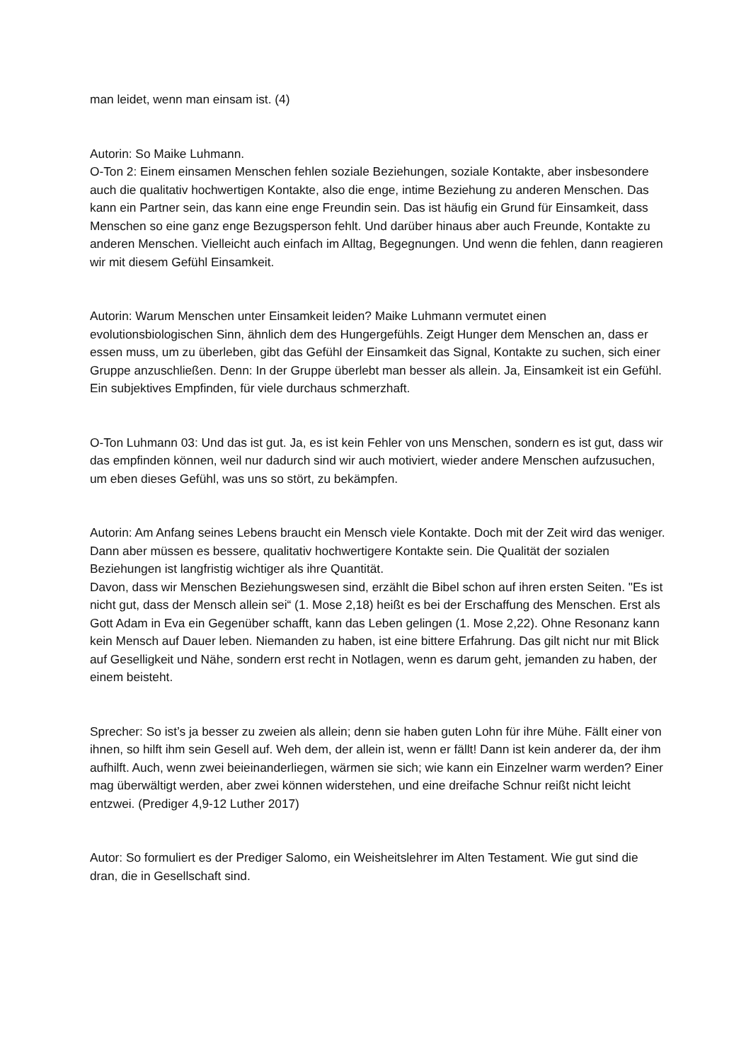man leidet, wenn man einsam ist. (4)
Autorin: So Maike Luhmann.
O-Ton 2: Einem einsamen Menschen fehlen soziale Beziehungen, soziale Kontakte, aber insbesondere auch die qualitativ hochwertigen Kontakte, also die enge, intime Beziehung zu anderen Menschen. Das kann ein Partner sein, das kann eine enge Freundin sein. Das ist häufig ein Grund für Einsamkeit, dass Menschen so eine ganz enge Bezugsperson fehlt. Und darüber hinaus aber auch Freunde, Kontakte zu anderen Menschen. Vielleicht auch einfach im Alltag, Begegnungen. Und wenn die fehlen, dann reagieren wir mit diesem Gefühl Einsamkeit.
Autorin: Warum Menschen unter Einsamkeit leiden? Maike Luhmann vermutet einen evolutionsbiologischen Sinn, ähnlich dem des Hungergefühls. Zeigt Hunger dem Menschen an, dass er essen muss, um zu überleben, gibt das Gefühl der Einsamkeit das Signal, Kontakte zu suchen, sich einer Gruppe anzuschließen. Denn: In der Gruppe überlebt man besser als allein. Ja, Einsamkeit ist ein Gefühl. Ein subjektives Empfinden, für viele durchaus schmerzhaft.
O-Ton Luhmann 03: Und das ist gut. Ja, es ist kein Fehler von uns Menschen, sondern es ist gut, dass wir das empfinden können, weil nur dadurch sind wir auch motiviert, wieder andere Menschen aufzusuchen, um eben dieses Gefühl, was uns so stört, zu bekämpfen.
Autorin: Am Anfang seines Lebens braucht ein Mensch viele Kontakte. Doch mit der Zeit wird das weniger. Dann aber müssen es bessere, qualitativ hochwertigere Kontakte sein. Die Qualität der sozialen Beziehungen ist langfristig wichtiger als ihre Quantität.
Davon, dass wir Menschen Beziehungswesen sind, erzählt die Bibel schon auf ihren ersten Seiten. "Es ist nicht gut, dass der Mensch allein sei“ (1. Mose 2,18) heißt es bei der Erschaffung des Menschen. Erst als Gott Adam in Eva ein Gegenüber schafft, kann das Leben gelingen (1. Mose 2,22). Ohne Resonanz kann kein Mensch auf Dauer leben. Niemanden zu haben, ist eine bittere Erfahrung. Das gilt nicht nur mit Blick auf Geselligkeit und Nähe, sondern erst recht in Notlagen, wenn es darum geht, jemanden zu haben, der einem beisteht.
Sprecher: So ist’s ja besser zu zweien als allein; denn sie haben guten Lohn für ihre Mühe. Fällt einer von ihnen, so hilft ihm sein Gesell auf. Weh dem, der allein ist, wenn er fällt! Dann ist kein anderer da, der ihm aufhilft. Auch, wenn zwei beieinanderliegen, wärmen sie sich; wie kann ein Einzelner warm werden? Einer mag überwältigt werden, aber zwei können widerstehen, und eine dreifache Schnur reißt nicht leicht entzwei. (Prediger 4,9-12 Luther 2017)
Autor: So formuliert es der Prediger Salomo, ein Weisheitslehrer im Alten Testament. Wie gut sind die dran, die in Gesellschaft sind.